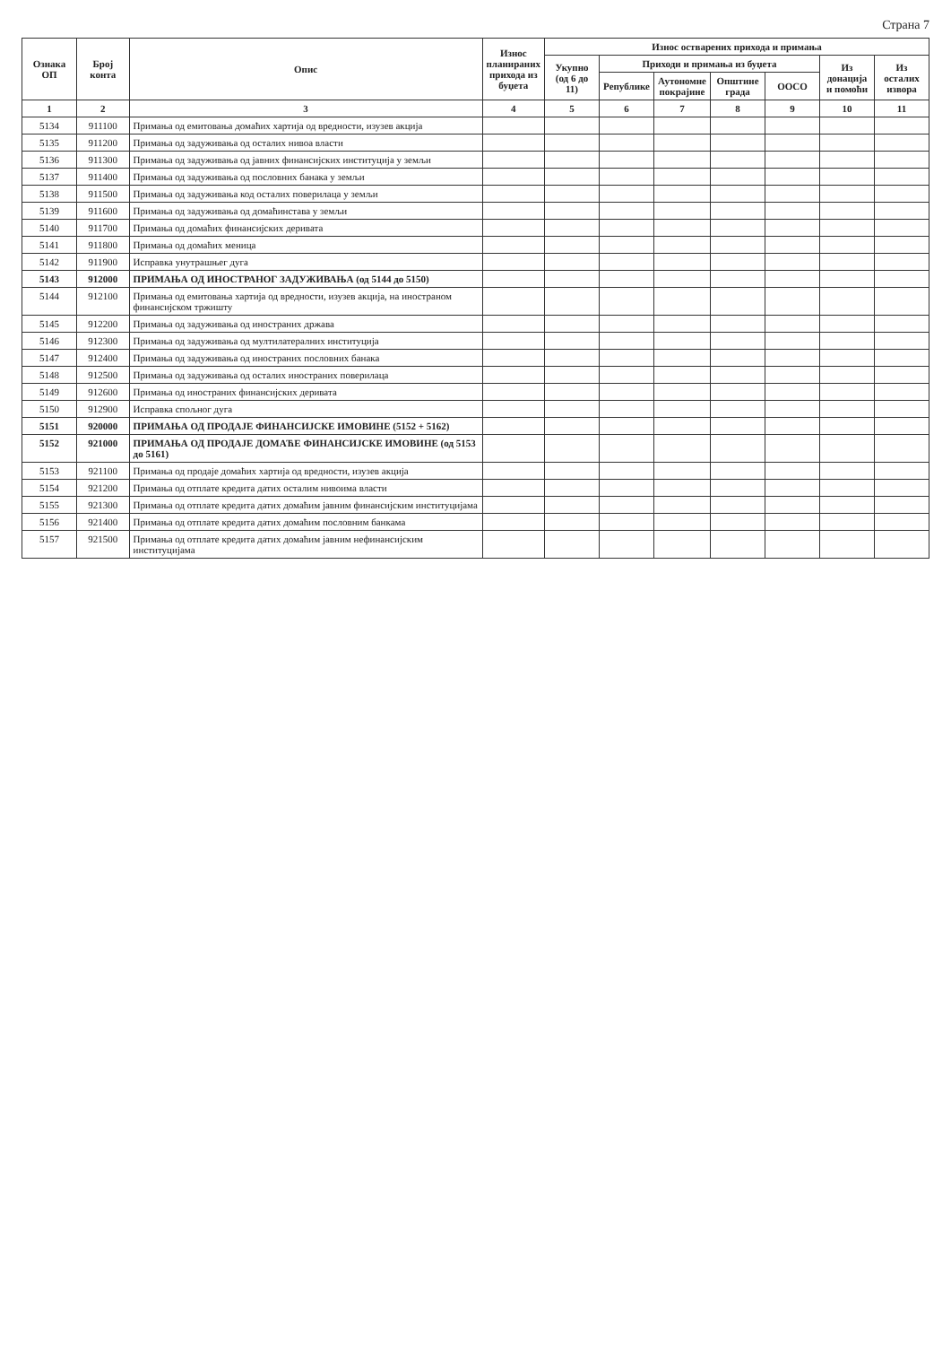Страна 7
| Ознака ОП | Број конта | Опис | Износ планираних прихода из буџета | Износ остварених прихода и примања | | | | | | |
| --- | --- | --- | --- | --- | --- | --- | --- | --- | --- | --- |
| | | | | Укупно (од 6 до 11) | Приходи и примања из буџета | | | | Из донација и помоћи | Из осталих извора |
| | | | | | Републике | Аутономне покрајине | Општине града | ООСО | | |
| 1 | 2 | 3 | 4 | 5 | 6 | 7 | 8 | 9 | 10 | 11 |
| 5134 | 911100 | Примања од емитовања домаћих хартија од вредности, изузев акција | | | | | | | | |
| 5135 | 911200 | Примања од задуживања од осталих нивоа власти | | | | | | | | |
| 5136 | 911300 | Примања од задуживања од јавних финансијских институција у земљи | | | | | | | | |
| 5137 | 911400 | Примања од задуживања од пословних банака у земљи | | | | | | | | |
| 5138 | 911500 | Примања од задуживања код осталих поверилаца у земљи | | | | | | | | |
| 5139 | 911600 | Примања од задуживања од домаћинстава у земљи | | | | | | | | |
| 5140 | 911700 | Примања од домаћих финансијских деривата | | | | | | | | |
| 5141 | 911800 | Примања од домаћих меница | | | | | | | | |
| 5142 | 911900 | Исправка унутрашњег дуга | | | | | | | | |
| 5143 | 912000 | ПРИМАЊА ОД ИНОСТРАНОГ ЗАДУЖИВАЊА (од 5144 до 5150) | | | | | | | | |
| 5144 | 912100 | Примања од емитовања хартија од вредности, изузев акција, на иностраном финансијском тржишту | | | | | | | | |
| 5145 | 912200 | Примања од задуживања од иностраних држава | | | | | | | | |
| 5146 | 912300 | Примања од задуживања од мултилатералних институција | | | | | | | | |
| 5147 | 912400 | Примања од задуживања од иностраних пословних банака | | | | | | | | |
| 5148 | 912500 | Примања од задуживања од осталих иностраних поверилаца | | | | | | | | |
| 5149 | 912600 | Примања од иностраних финансијских деривата | | | | | | | | |
| 5150 | 912900 | Исправка спољног дуга | | | | | | | | |
| 5151 | 920000 | ПРИМАЊА ОД ПРОДАЈЕ ФИНАНСИЈСКЕ ИМОВИНЕ (5152 + 5162) | | | | | | | | |
| 5152 | 921000 | ПРИМАЊА ОД ПРОДАЈЕ ДОМАЋЕ ФИНАНСИЈСКЕ ИМОВИНЕ (од 5153 до 5161) | | | | | | | | |
| 5153 | 921100 | Примања од продаје домаћих хартија од вредности, изузев акција | | | | | | | | |
| 5154 | 921200 | Примања од отплате кредита датих осталим нивоима власти | | | | | | | | |
| 5155 | 921300 | Примања од отплате кредита датих домаћим јавним финансијским институцијама | | | | | | | | |
| 5156 | 921400 | Примања од отплате кредита датих домаћим пословним банкама | | | | | | | | |
| 5157 | 921500 | Примања од отплате кредита датих домаћим јавним нефинансијским институцијама | | | | | | | | |